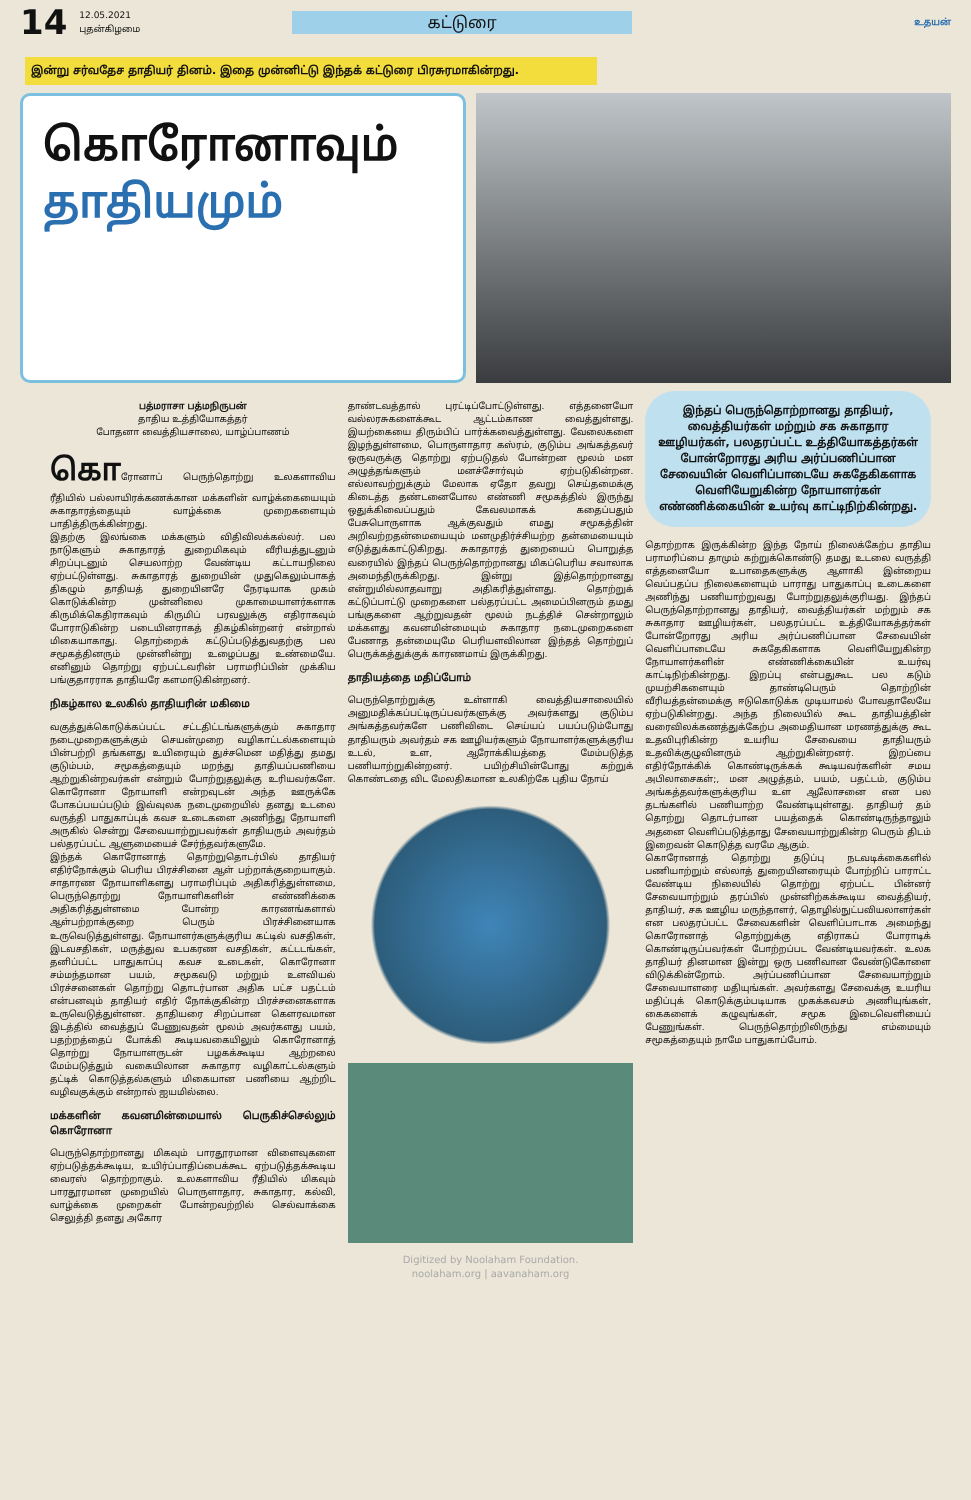14 12.05.2021
புதன்கிழமை கட்டுரை உதயன்
இன்று சர்வதேச தாதியர் தினம். இதை முன்னிட்டு இந்தக் கட்டுரை பிரசுரமாகின்றது.
கொரோனாவும்
தாதியமும்
பத்மராசா பத்மநிருபன்
தாதிய உத்தியோகத்தர்
போதனா வைத்தியசாலை, யாழ்ப்பாணம்
கொரோனாப் பெருந்தொற்று உலகளாவிய ரீதியில் பல்லாயிரக்கணக்கான மக்களின் வாழ்க்கையையும் சுகாதாரத்தையும் வாழ்க்கை முறைகளையும் பாதித்திருக்கின்றது.
இதற்கு இலங்கை மக்களும் விதிவிலக்கல்லர். பல நாடுகளும் சுகாதாரத் துறைமிகவும் வீரியத்துடனும் சிறப்புடனும் செயலாற்ற வேண்டிய கட்டாயநிலை ஏற்பட்டுள்ளது. சுகாதாரத் துறையின் முதுகெலும்பாகத் திகழும் தாதியத் துறையினரே நேரடியாக முகம் கொடுக்கின்ற முன்னிலை முகாமையாளர்களாக கிருமிக்கெதிராகவும் கிருமிப் பரவலுக்கு எதிராகவும் போராடுகின்ற படையினராகத் திகழ்கின்றனர் என்றால் மிகையாகாது. தொற்றைக் கட்டுப்படுத்துவதற்கு பல சமூகத்தினரும் முன்னின்று உழைப்பது உண்மையே. எனினும் தொற்று ஏற்பட்டவரின் பராமரிப்பின் முக்கிய பங்குதாரராக தாதியரே களமாடுகின்றனர்.
நிகழ்கால உலகில் தாதியரின் மகிமை
வகுத்துக்கொடுக்கப்பட்ட சட்டதிட்டங்களுக்கும் சுகாதார நடைமுறைகளுக்கும் செயன்முறை வழிகாட்டல்களையும் பின்பற்றி தங்களது உயிரையும் துச்சமென மதித்து தமது குடும்பம், சமூகத்தையும் மறந்து தாதியப்பணியை ஆற்றுகின்றவர்கள் என்றும் போற்றுதலுக்கு உரியவர்களே. கொரோனா நோயாளி என்றவுடன் அந்த ஊருக்கே போகப்பயப்படும் இவ்வுலக நடைமுறையில் தனது உடலை வருத்தி பாதுகாப்புக் கவச உடைகளை அணிந்து நோயாளி அருகில் சென்று சேவையாற்றுபவர்கள் தாதியரும் அவர்தம் பல்தரப்பட்ட ஆளுமையைச் சேர்ந்தவர்களுமே.
இந்தக் கொரோனாத் தொற்றுதொடர்பில் தாதியர் எதிர்நோக்கும் பெரிய பிரச்சினை ஆள் பற்றாக்குறையாகும். சாதாரண நோயாளிகளது பராமரிப்பும் அதிகரித்துள்ளமை, பெருந்தொற்று நோயாளிகளின் எண்ணிக்கை அதிகரித்துள்ளமை போன்ற காரணங்களால் ஆள்பற்றாக்குறை பெரும் பிரச்சினையாக உருவெடுத்துள்ளது. நோயாளர்களுக்குரிய கட்டில் வசதிகள், இடவசதிகள், மருத்துவ உபகரண வசதிகள், கட்டடங்கள், தனிப்பட்ட பாதுகாப்பு கவச உடைகள், கொரோனா சம்மந்தமான பயம், சமூகவடு மற்றும் உளவியல் பிரச்சனைகள் தொற்று தொடர்பான அதிக பட்ச பதட்டம் என்பனவும் தாதியர் எதிர் நோக்குகின்ற பிரச்சனைகளாக உருவெடுத்துள்ளன. தாதியரை சிறப்பான கௌரவமான இடத்தில் வைத்துப் பேணுவதன் மூலம் அவர்களது பயம், பதற்றத்தைப் போக்கி கூடியவகையிலும் கொரோனாத் தொற்று நோயாளருடன் பழகக்கூடிய ஆற்றலை மேம்படுத்தும் வகையிலான சுகாதார வழிகாட்டல்களும் தட்டிக் கொடுத்தல்களும் மிகையான பணியை ஆற்றிட வழிவகுக்கும் என்றால் ஐயமில்லை.
மக்களின் கவனமின்மையால் பெருகிச்செல்லும் கொரோனா
பெருந்தொற்றானது மிகவும் பாரதூரமான விளைவுகளை ஏற்படுத்தக்கூடிய, உயிர்ப்பாதிப்பைக்கூட ஏற்படுத்தக்கூடிய வைரஸ் தொற்றாகும். உலகளாவிய ரீதியில் மிகவும் பாரதூரமான முறையில் பொருளாதார, சுகாதார, கல்வி, வாழ்க்கை முறைகள் போன்றவற்றில் செல்வாக்கை செலுத்தி தனது அகோர
தாண்டவத்தால் புரட்டிப்போட்டுள்ளது. எத்தனையோ வல்லரசுகளைக்கூட ஆட்டம்காண வைத்துள்ளது. இயற்கையை திரும்பிப் பார்க்கவைத்துள்ளது. வேலைகளை இழந்துள்ளமை, பொருளாதார கஸ்ரம், குடும்ப அங்கத்தவர் ஒருவருக்கு தொற்று ஏற்படுதல் போன்றன மூலம் மன அழுத்தங்களும் மனச்சோர்வும் ஏற்படுகின்றன. எல்லாவற்றுக்கும் மேலாக ஏதோ தவறு செய்தமைக்கு கிடைத்த தண்டனைபோல எண்ணி சமூகத்தில் இருந்து ஒதுக்கிவைப்பதும் கேவலமாகக் கதைப்பதும் பேசுபொருளாக ஆக்குவதும் எமது சமூகத்தின் அறிவற்றதன்மையையும் மனமுதிர்ச்சியற்ற தன்மையையும் எடுத்துக்காட்டுகிறது. சுகாதாரத் துறையைப் பொறுத்த வரையில் இந்தப் பெருந்தொற்றானது மிகப்பெரிய சவாலாக அமைந்திருக்கிறது. இன்று இத்தொற்றானது என்றுமில்லாதவாறு அதிகரித்துள்ளது. தொற்றுக் கட்டுப்பாட்டு முறைகளை பல்தரப்பட்ட அமைப்பினரும் தமது பங்குகளை ஆற்றுவதன் மூலம் நடத்திச் சென்றாலும் மக்களது கவனமின்மையும் சுகாதார நடைமுறைகளை பேணாத தன்மையுமே பெரியளவிலான இந்தத் தொற்றுப் பெருக்கத்துக்குக் காரணமாய் இருக்கிறது.
தாதியத்தை மதிப்போம்
பெருந்தொற்றுக்கு உள்ளாகி வைத்தியசாலையில் அனுமதிக்கப்பட்டிருப்பவர்களுக்கு அவர்களது குடும்ப அங்கத்தவர்களே பணிவிடை செய்யப் பயப்படும்போது தாதியரும் அவர்தம் சக ஊழியர்களும் நோயாளர்களுக்குரிய உடல், உள, ஆரோக்கியத்தை மேம்படுத்த பணியாற்றுகின்றனர். பயிற்சியின்போது கற்றுக் கொண்டதை விட மேலதிகமான உலகிற்கே புதிய நோய்
Digitized by Noolaham Foundation.
noolaham.org | aavanaham.org
இந்தப் பெருந்தொற்றானது தாதியர், வைத்தியர்கள் மற்றும் சக சுகாதார ஊழியர்கள், பலதரப்பட்ட உத்தியோகத்தர்கள் போன்றோரது அரிய அர்ப்பணிப்பான சேவையின் வெளிப்பாடையே சுகதேகிகளாக வெளியேறுகின்ற நோயாளர்கள் எண்ணிக்கையின் உயர்வு காட்டிநிற்கின்றது.
தொற்றாக இருக்கின்ற இந்த நோய் நிலைக்கேற்ப தாதிய பராமரிப்பை தாமும் கற்றுக்கொண்டு தமது உடலை வருத்தி எத்தனையோ உபாதைகளுக்கு ஆளாகி இன்றைய வெப்பதப்ப நிலைகளையும் பாராது பாதுகாப்பு உடைகளை அணிந்து பணியாற்றுவது போற்றுதலுக்குரியது. இந்தப் பெருந்தொற்றானது தாதியர், வைத்தியர்கள் மற்றும் சக சுகாதார ஊழியர்கள், பலதரப்பட்ட உத்தியோகத்தர்கள் போன்றோரது அரிய அர்ப்பணிப்பான சேவையின் வெளிப்பாடையே சுகதேகிகளாக வெளியேறுகின்ற நோயாளர்களின் எண்ணிக்கையின் உயர்வு காட்டிநிற்கின்றது. இறப்பு என்பதுகூட பல கடும் முயற்சிகளையும் தாண்டிபெரும் தொற்றின் வீரியத்தன்மைக்கு ஈடுகொடுக்க முடியாமல் போவதாலேயே ஏற்படுகின்றது. அந்த நிலையில் கூட தாதியத்தின் வரைவிலக்கணத்துக்கேற்ப அமைதியான மரணத்துக்கு கூட உதவிபுரிகின்ற உயரிய சேவையை தாதியரும் உதவிக்குழுவினரும் ஆற்றுகின்றனர். இறப்பை எதிர்நோக்கிக் கொண்டிருக்கக் கூடியவர்களின் சமய அபிலாசைகள்;, மன அழுத்தம், பயம், பதட்டம், குடும்ப அங்கத்தவர்களுக்குரிய உள ஆலோசனை என பல தடங்களில் பணியாற்ற வேண்டியுள்ளது. தாதியர் தம் தொற்று தொடர்பான பயத்தைக் கொண்டிருந்தாலும் அதனை வெளிப்படுத்தாது சேவையாற்றுகின்ற பெரும் திடம் இறைவன் கொடுத்த வரமே ஆகும்.
கொரோனாத் தொற்று தடுப்பு நடவடிக்கைகளில் பணியாற்றும் எல்லாத் துறையினரையும் போற்றிப் பாராட்ட வேண்டிய நிலையில் தொற்று ஏற்பட்ட பின்னர் சேவையாற்றும் தரப்பில் முன்னிற்கக்கூடிய வைத்தியர், தாதியர், சக ஊழிய மருந்தாளர், தொழில்நுட்பவியலாளர்கள் என பலதரப்பட்ட சேவைகளின் வெளிப்பாடாக அமைந்து கொரோனாத் தொற்றுக்கு எதிராகப் போராடிக் கொண்டிருப்பவர்கள் போற்றப்பட வேண்டியவர்கள். உலக தாதியர் தினமான இன்று ஒரு பணிவான வேண்டுகோளை விடுக்கின்றோம். அர்ப்பணிப்பான சேவையாற்றும் சேவையாளரை மதியுங்கள். அவர்களது சேவைக்கு உயரிய மதிப்புக் கொடுக்கும்படியாக முகக்கவசம் அணியுங்கள், கைகளைக் கழுவுங்கள், சமூக இடைவெளியைப் பேணுங்கள். பெருந்தொற்றிலிருந்து எம்மையும் சமூகத்தையும் நாமே பாதுகாப்போம்.